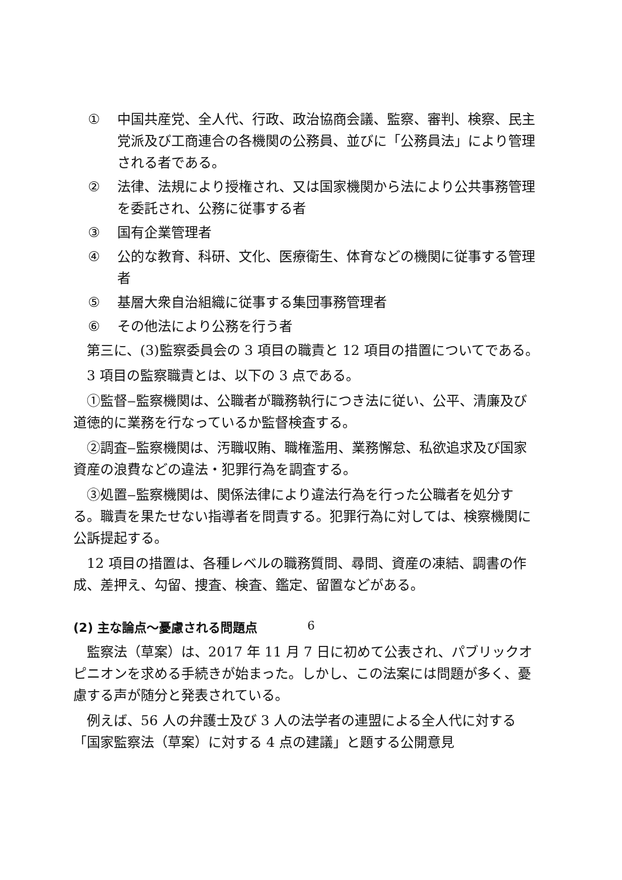① 中国共産党、全人代、行政、政治協商会議、監察、審判、検察、民主党派及び工商連合の各機関の公務員、並びに「公務員法」により管理される者である。
② 法律、法規により授権され、又は国家機関から法により公共事務管理を委託され、公務に従事する者
③ 国有企業管理者
④ 公的な教育、科研、文化、医療衛生、体育などの機関に従事する管理者
⑤ 基層大衆自治組織に従事する集団事務管理者
⑥ その他法により公務を行う者
第三に、(3)監察委員会の 3 項目の職責と 12 項目の措置についてである。
3 項目の監察職責とは、以下の 3 点である。
①監督‒監察機関は、公職者が職務執行につき法に従い、公平、清廉及び道徳的に業務を行なっているか監督検査する。
②調査‒監察機関は、汚職収賄、職権濫用、業務懈怠、私欲追求及び国家資産の浪費などの違法・犯罪行為を調査する。
③処置‒監察機関は、関係法律により違法行為を行った公職者を処分する。職責を果たせない指導者を問責する。犯罪行為に対しては、検察機関に公訴提起する。
12 項目の措置は、各種レベルの職務質問、尋問、資産の凍結、調書の作成、差押え、勾留、捜査、検査、鑑定、留置などがある。
(2) 主な論点～憂慮される問題点
監察法（草案）は、2017 年 11 月 7 日に初めて公表され、パブリックオピニオンを求める手続きが始まった。しかし、この法案には問題が多く、憂慮する声が随分と発表されている。
例えば、56 人の弁護士及び 3 人の法学者の連盟による全人代に対する「国家監察法（草案）に対する 4 点の建議」と題する公開意見
6